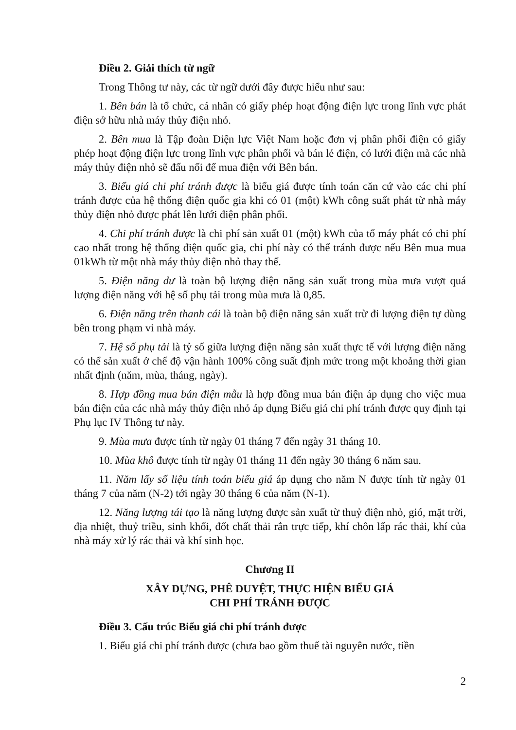Điều 2. Giải thích từ ngữ
Trong Thông tư này, các từ ngữ dưới đây được hiểu như sau:
1. Bên bán là tổ chức, cá nhân có giấy phép hoạt động điện lực trong lĩnh vực phát điện sở hữu nhà máy thủy điện nhỏ.
2. Bên mua là Tập đoàn Điện lực Việt Nam hoặc đơn vị phân phối điện có giấy phép hoạt động điện lực trong lĩnh vực phân phối và bán lẻ điện, có lưới điện mà các nhà máy thủy điện nhỏ sẽ đấu nối để mua điện với Bên bán.
3. Biểu giá chi phí tránh được là biểu giá được tính toán căn cứ vào các chi phí tránh được của hệ thống điện quốc gia khi có 01 (một) kWh công suất phát từ nhà máy thủy điện nhỏ được phát lên lưới điện phân phối.
4. Chi phí tránh được là chi phí sản xuất 01 (một) kWh của tổ máy phát có chi phí cao nhất trong hệ thống điện quốc gia, chi phí này có thể tránh được nếu Bên mua mua 01kWh từ một nhà máy thủy điện nhỏ thay thế.
5. Điện năng dư là toàn bộ lượng điện năng sản xuất trong mùa mưa vượt quá lượng điện năng với hệ số phụ tải trong mùa mưa là 0,85.
6. Điện năng trên thanh cái là toàn bộ điện năng sản xuất trừ đi lượng điện tự dùng bên trong phạm vi nhà máy.
7. Hệ số phụ tải là tỷ số giữa lượng điện năng sản xuất thực tế với lượng điện năng có thể sản xuất ở chế độ vận hành 100% công suất định mức trong một khoảng thời gian nhất định (năm, mùa, tháng, ngày).
8. Hợp đồng mua bán điện mẫu là hợp đồng mua bán điện áp dụng cho việc mua bán điện của các nhà máy thủy điện nhỏ áp dụng Biểu giá chi phí tránh được quy định tại Phụ lục IV Thông tư này.
9. Mùa mưa được tính từ ngày 01 tháng 7 đến ngày 31 tháng 10.
10. Mùa khô được tính từ ngày 01 tháng 11 đến ngày 30 tháng 6 năm sau.
11. Năm lấy số liệu tính toán biểu giá áp dụng cho năm N được tính từ ngày 01 tháng 7 của năm (N-2) tới ngày 30 tháng 6 của năm (N-1).
12. Năng lượng tái tạo là năng lượng được sản xuất từ thuỷ điện nhỏ, gió, mặt trời, địa nhiệt, thuỷ triều, sinh khối, đốt chất thải rắn trực tiếp, khí chôn lấp rác thải, khí của nhà máy xử lý rác thải và khí sinh học.
Chương II
XÂY DỰNG, PHÊ DUYỆT, THỰC HIỆN BIỂU GIÁ
CHI PHÍ TRÁNH ĐƯỢC
Điều 3. Cấu trúc Biểu giá chi phí tránh được
1. Biểu giá chi phí tránh được (chưa bao gồm thuế tài nguyên nước, tiền
2